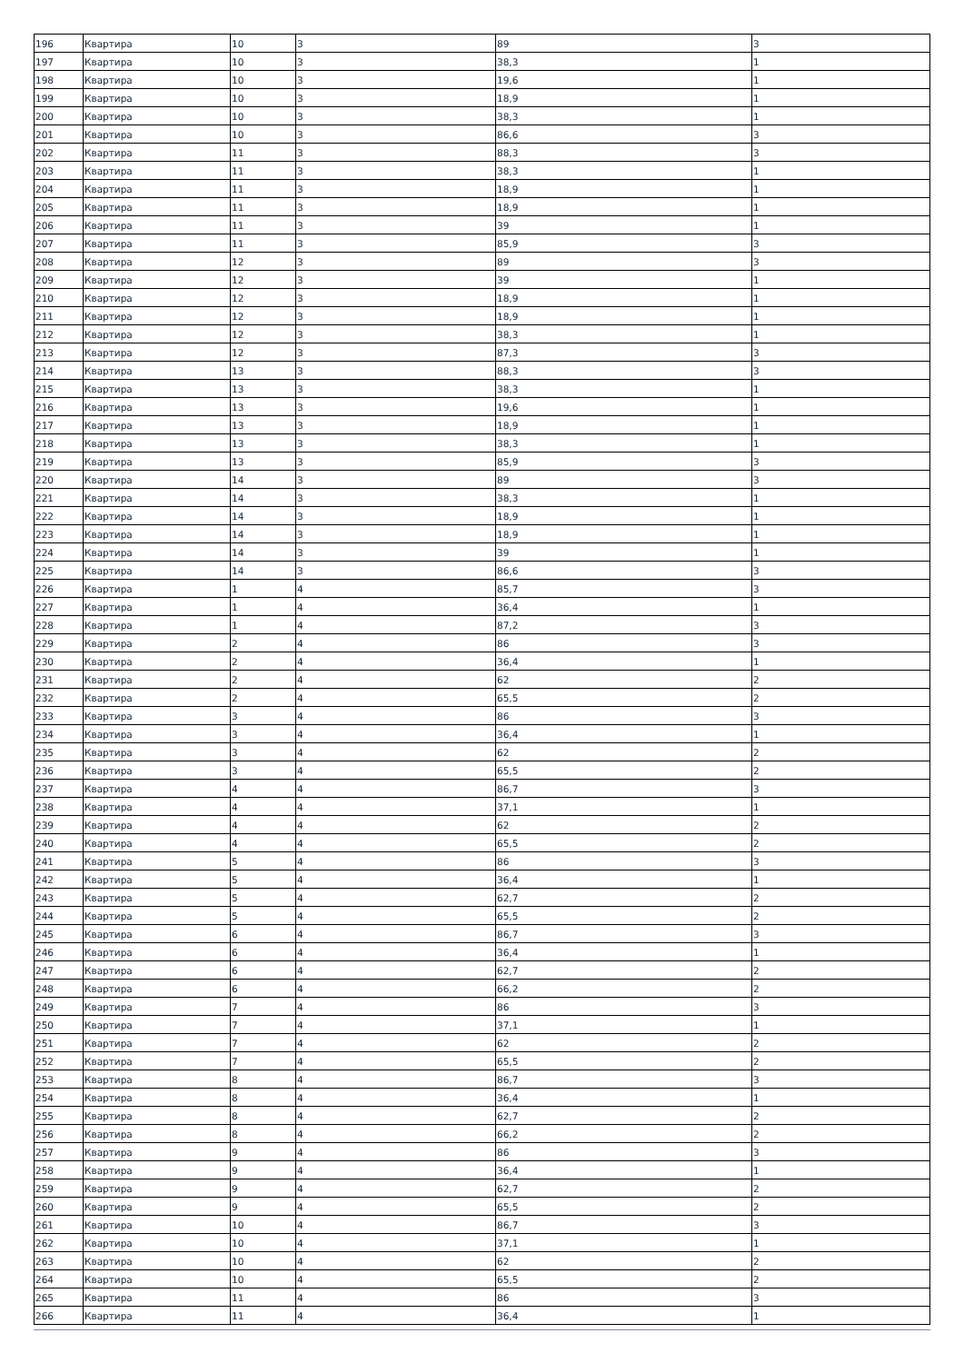| 196 | Квартира | 10 | 3 | 89 | 3 |
| 197 | Квартира | 10 | 3 | 38,3 | 1 |
| 198 | Квартира | 10 | 3 | 19,6 | 1 |
| 199 | Квартира | 10 | 3 | 18,9 | 1 |
| 200 | Квартира | 10 | 3 | 38,3 | 1 |
| 201 | Квартира | 10 | 3 | 86,6 | 3 |
| 202 | Квартира | 11 | 3 | 88,3 | 3 |
| 203 | Квартира | 11 | 3 | 38,3 | 1 |
| 204 | Квартира | 11 | 3 | 18,9 | 1 |
| 205 | Квартира | 11 | 3 | 18,9 | 1 |
| 206 | Квартира | 11 | 3 | 39 | 1 |
| 207 | Квартира | 11 | 3 | 85,9 | 3 |
| 208 | Квартира | 12 | 3 | 89 | 3 |
| 209 | Квартира | 12 | 3 | 39 | 1 |
| 210 | Квартира | 12 | 3 | 18,9 | 1 |
| 211 | Квартира | 12 | 3 | 18,9 | 1 |
| 212 | Квартира | 12 | 3 | 38,3 | 1 |
| 213 | Квартира | 12 | 3 | 87,3 | 3 |
| 214 | Квартира | 13 | 3 | 88,3 | 3 |
| 215 | Квартира | 13 | 3 | 38,3 | 1 |
| 216 | Квартира | 13 | 3 | 19,6 | 1 |
| 217 | Квартира | 13 | 3 | 18,9 | 1 |
| 218 | Квартира | 13 | 3 | 38,3 | 1 |
| 219 | Квартира | 13 | 3 | 85,9 | 3 |
| 220 | Квартира | 14 | 3 | 89 | 3 |
| 221 | Квартира | 14 | 3 | 38,3 | 1 |
| 222 | Квартира | 14 | 3 | 18,9 | 1 |
| 223 | Квартира | 14 | 3 | 18,9 | 1 |
| 224 | Квартира | 14 | 3 | 39 | 1 |
| 225 | Квартира | 14 | 3 | 86,6 | 3 |
| 226 | Квартира | 1 | 4 | 85,7 | 3 |
| 227 | Квартира | 1 | 4 | 36,4 | 1 |
| 228 | Квартира | 1 | 4 | 87,2 | 3 |
| 229 | Квартира | 2 | 4 | 86 | 3 |
| 230 | Квартира | 2 | 4 | 36,4 | 1 |
| 231 | Квартира | 2 | 4 | 62 | 2 |
| 232 | Квартира | 2 | 4 | 65,5 | 2 |
| 233 | Квартира | 3 | 4 | 86 | 3 |
| 234 | Квартира | 3 | 4 | 36,4 | 1 |
| 235 | Квартира | 3 | 4 | 62 | 2 |
| 236 | Квартира | 3 | 4 | 65,5 | 2 |
| 237 | Квартира | 4 | 4 | 86,7 | 3 |
| 238 | Квартира | 4 | 4 | 37,1 | 1 |
| 239 | Квартира | 4 | 4 | 62 | 2 |
| 240 | Квартира | 4 | 4 | 65,5 | 2 |
| 241 | Квартира | 5 | 4 | 86 | 3 |
| 242 | Квартира | 5 | 4 | 36,4 | 1 |
| 243 | Квартира | 5 | 4 | 62,7 | 2 |
| 244 | Квартира | 5 | 4 | 65,5 | 2 |
| 245 | Квартира | 6 | 4 | 86,7 | 3 |
| 246 | Квартира | 6 | 4 | 36,4 | 1 |
| 247 | Квартира | 6 | 4 | 62,7 | 2 |
| 248 | Квартира | 6 | 4 | 66,2 | 2 |
| 249 | Квартира | 7 | 4 | 86 | 3 |
| 250 | Квартира | 7 | 4 | 37,1 | 1 |
| 251 | Квартира | 7 | 4 | 62 | 2 |
| 252 | Квартира | 7 | 4 | 65,5 | 2 |
| 253 | Квартира | 8 | 4 | 86,7 | 3 |
| 254 | Квартира | 8 | 4 | 36,4 | 1 |
| 255 | Квартира | 8 | 4 | 62,7 | 2 |
| 256 | Квартира | 8 | 4 | 66,2 | 2 |
| 257 | Квартира | 9 | 4 | 86 | 3 |
| 258 | Квартира | 9 | 4 | 36,4 | 1 |
| 259 | Квартира | 9 | 4 | 62,7 | 2 |
| 260 | Квартира | 9 | 4 | 65,5 | 2 |
| 261 | Квартира | 10 | 4 | 86,7 | 3 |
| 262 | Квартира | 10 | 4 | 37,1 | 1 |
| 263 | Квартира | 10 | 4 | 62 | 2 |
| 264 | Квартира | 10 | 4 | 65,5 | 2 |
| 265 | Квартира | 11 | 4 | 86 | 3 |
| 266 | Квартира | 11 | 4 | 36,4 | 1 |